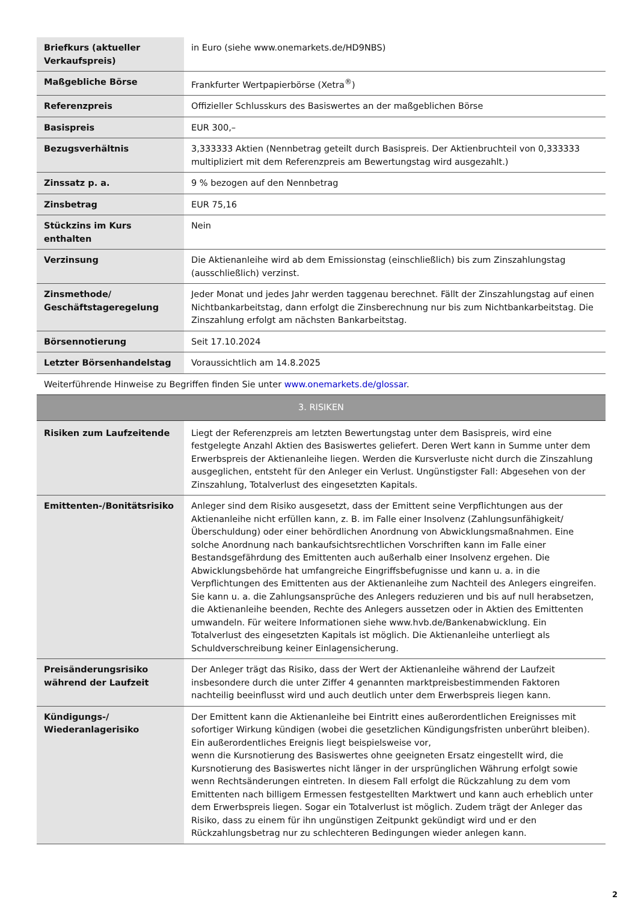| Briefkurs (aktueller Verkaufspreis) | in Euro (siehe www.onemarkets.de/HD9NBS) |
| Maßgebliche Börse | Frankfurter Wertpapierbörse (Xetra<sup>®</sup>) |
| Referenzpreis | Offizieller Schlusskurs des Basiswertes an der maßgeblichen Börse |
| Basispreis | EUR 300,– |
| Bezugsverhältnis | 3,333333 Aktien (Nennbetrag geteilt durch Basispreis. Der Aktienbruchteil von 0,333333 multipliziert mit dem Referenzpreis am Bewertungstag wird ausgezahlt.) |
| Zinssatz p. a. | 9 % bezogen auf den Nennbetrag |
| Zinsbetrag | EUR 75,16 |
| Stückzins im Kurs enthalten | Nein |
| Verzinsung | Die Aktienanleihe wird ab dem Emissionstag (einschließlich) bis zum Zinszahlungstag (ausschließlich) verzinst. |
| Zinsmethode/ Geschäftstageregelung | Jeder Monat und jedes Jahr werden taggenau berechnet. Fällt der Zinszahlungstag auf einen Nichtbankarbeitstag, dann erfolgt die Zinsberechnung nur bis zum Nichtbankarbeitstag. Die Zinszahlung erfolgt am nächsten Bankarbeitstag. |
| Börsennotierung | Seit 17.10.2024 |
| Letzter Börsenhandelstag | Voraussichtlich am 14.8.2025 |
| Weiterführende Hinweise zu Begriffen finden Sie unter www.onemarkets.de/glossar . | |
| 3. RISIKEN | |
| Risiken zum Laufzeitende | Liegt der Referenzpreis am letzten Bewertungstag unter dem Basispreis, wird eine festgelegte Anzahl Aktien des Basiswertes geliefert. Deren Wert kann in Summe unter dem Erwerbspreis der Aktienanleihe liegen. Werden die Kursverluste nicht durch die Zinszahlung ausgeglichen, entsteht für den Anleger ein Verlust. Ungünstigster Fall: Abgesehen von der Zinszahlung, Totalverlust des eingesetzten Kapitals. |
| Emittenten-/Bonitätsrisiko | Anleger sind dem Risiko ausgesetzt, dass der Emittent seine Verpflichtungen aus der Aktienanleihe nicht erfüllen kann, z. B. im Falle einer Insolvenz (Zahlungsunfähigkeit/Überschuldung) oder einer behördlichen Anordnung von Abwicklungsmaßnahmen. Eine solche Anordnung nach bankaufsichtsrechtlichen Vorschriften kann im Falle einer Bestandsgefährdung des Emittenten auch außerhalb einer Insolvenz ergehen. Die Abwicklungsbehörde hat umfangreiche Eingriffsbefugnisse und kann u. a. in die Verpflichtungen des Emittenten aus der Aktienanleihe zum Nachteil des Anlegers eingreifen. Sie kann u. a. die Zahlungsansprüche des Anlegers reduzieren und bis auf null herabsetzen, die Aktienanleihe beenden, Rechte des Anlegers aussetzen oder in Aktien des Emittenten umwandeln. Für weitere Informationen siehe www.hvb.de/Bankenabwicklung. Ein Totalverlust des eingesetzten Kapitals ist möglich. Die Aktienanleihe unterliegt als Schuldverschreibung keiner Einlagensicherung. |
| Preisänderungsrisiko während der Laufzeit | Der Anleger trägt das Risiko, dass der Wert der Aktienanleihe während der Laufzeit insbesondere durch die unter Ziffer 4 genannten marktpreisbestimmenden Faktoren nachteilig beeinflusst wird und auch deutlich unter dem Erwerbspreis liegen kann. |
| Kündigungs-/ Wiederanlagerisiko | Der Emittent kann die Aktienanleihe bei Eintritt eines außerordentlichen Ereignisses mit sofortiger Wirkung kündigen (wobei die gesetzlichen Kündigungsfristen unberührt bleiben). Ein außerordentliches Ereignis liegt beispielsweise vor, wenn die Kursnotierung des Basiswertes ohne geeigneten Ersatz eingestellt wird, die Kursnotierung des Basiswertes nicht länger in der ursprünglichen Währung erfolgt sowie wenn Rechtsänderungen eintreten. In diesem Fall erfolgt die Rückzahlung zu dem vom Emittenten nach billigem Ermessen festgestellten Marktwert und kann auch erheblich unter dem Erwerbspreis liegen. Sogar ein Totalverlust ist möglich. Zudem trägt der Anleger das Risiko, dass zu einem für ihn ungünstigen Zeitpunkt gekündigt wird und er den Rückzahlungsbetrag nur zu schlechteren Bedingungen wieder anlegen kann. |
2